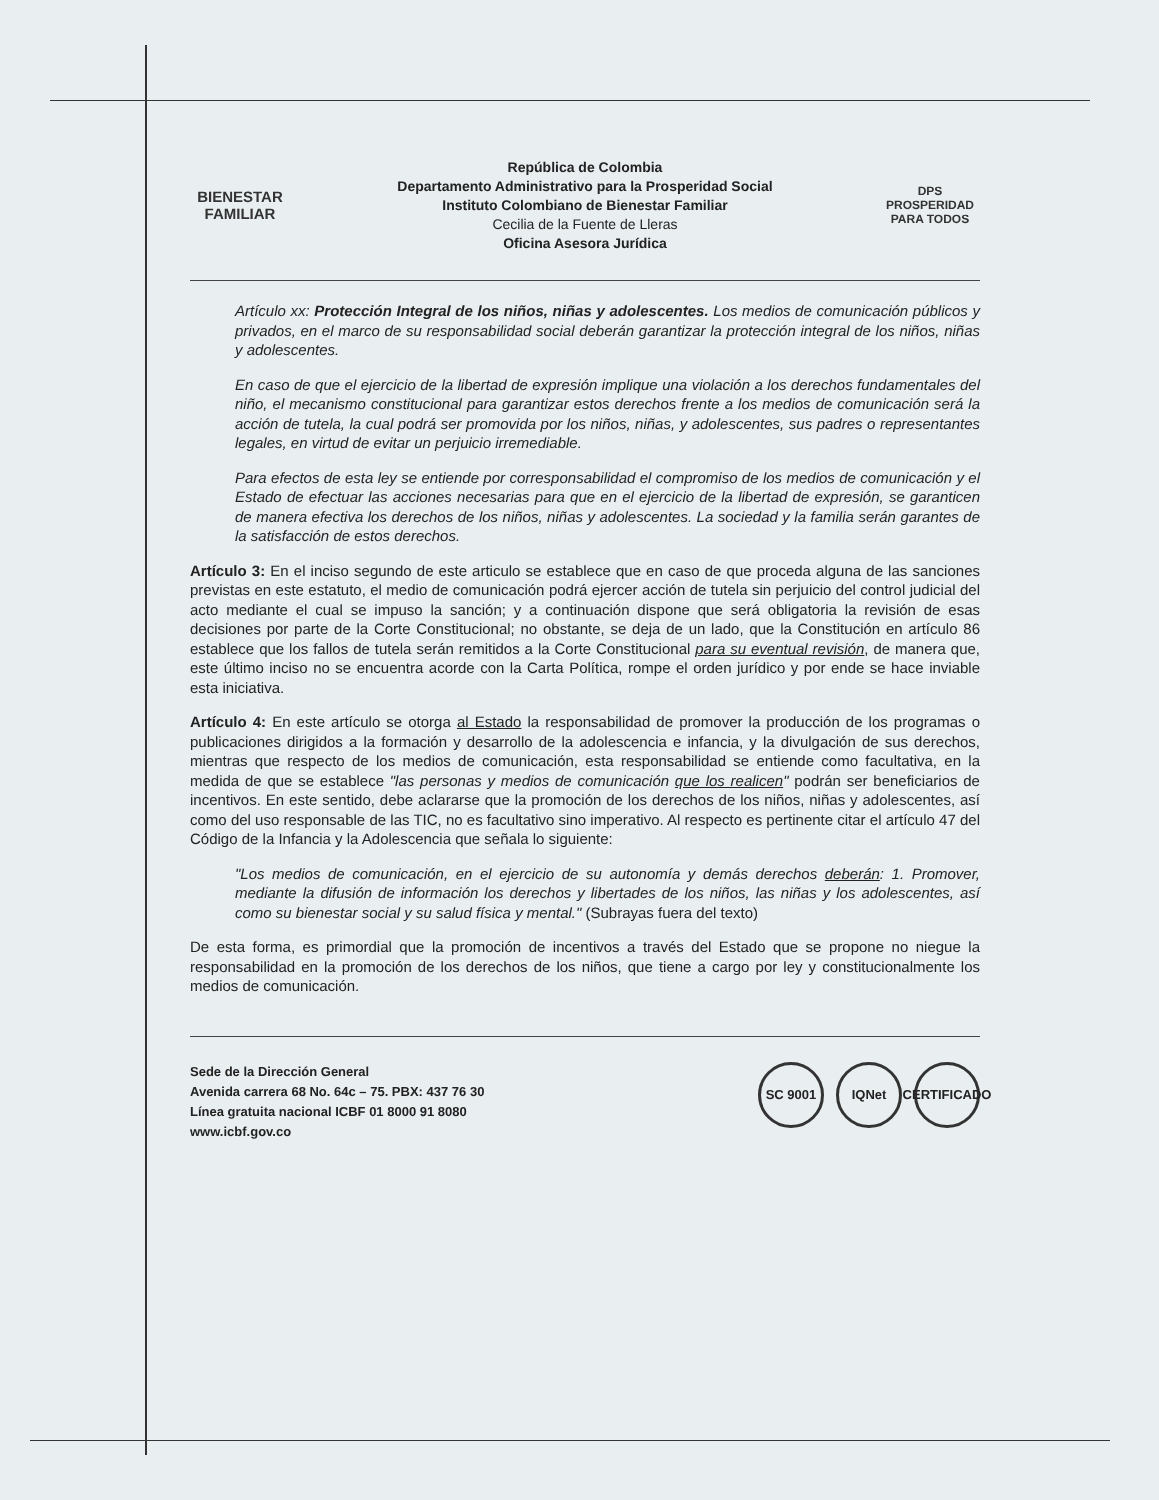BIENESTAR
FAMILIAR
República de Colombia
Departamento Administrativo para la Prosperidad Social
Instituto Colombiano de Bienestar Familiar
Cecilia de la Fuente de Lleras
Oficina Asesora Jurídica
DPS
PROSPERIDAD PARA TODOS
Artículo xx: Protección Integral de los niños, niñas y adolescentes. Los medios de comunicación públicos y privados, en el marco de su responsabilidad social deberán garantizar la protección integral de los niños, niñas y adolescentes.
En caso de que el ejercicio de la libertad de expresión implique una violación a los derechos fundamentales del niño, el mecanismo constitucional para garantizar estos derechos frente a los medios de comunicación será la acción de tutela, la cual podrá ser promovida por los niños, niñas, y adolescentes, sus padres o representantes legales, en virtud de evitar un perjuicio irremediable.
Para efectos de esta ley se entiende por corresponsabilidad el compromiso de los medios de comunicación y el Estado de efectuar las acciones necesarias para que en el ejercicio de la libertad de expresión, se garanticen de manera efectiva los derechos de los niños, niñas y adolescentes. La sociedad y la familia serán garantes de la satisfacción de estos derechos.
Artículo 3: En el inciso segundo de este articulo se establece que en caso de que proceda alguna de las sanciones previstas en este estatuto, el medio de comunicación podrá ejercer acción de tutela sin perjuicio del control judicial del acto mediante el cual se impuso la sanción; y a continuación dispone que será obligatoria la revisión de esas decisiones por parte de la Corte Constitucional; no obstante, se deja de un lado, que la Constitución en artículo 86 establece que los fallos de tutela serán remitidos a la Corte Constitucional para su eventual revisión, de manera que, este último inciso no se encuentra acorde con la Carta Política, rompe el orden jurídico y por ende se hace inviable esta iniciativa.
Artículo 4: En este artículo se otorga al Estado la responsabilidad de promover la producción de los programas o publicaciones dirigidos a la formación y desarrollo de la adolescencia e infancia, y la divulgación de sus derechos, mientras que respecto de los medios de comunicación, esta responsabilidad se entiende como facultativa, en la medida de que se establece "las personas y medios de comunicación que los realicen" podrán ser beneficiarios de incentivos. En este sentido, debe aclararse que la promoción de los derechos de los niños, niñas y adolescentes, así como del uso responsable de las TIC, no es facultativo sino imperativo. Al respecto es pertinente citar el artículo 47 del Código de la Infancia y la Adolescencia que señala lo siguiente:
"Los medios de comunicación, en el ejercicio de su autonomía y demás derechos deberán: 1. Promover, mediante la difusión de información los derechos y libertades de los niños, las niñas y los adolescentes, así como su bienestar social y su salud física y mental." (Subrayas fuera del texto)
De esta forma, es primordial que la promoción de incentivos a través del Estado que se propone no niegue la responsabilidad en la promoción de los derechos de los niños, que tiene a cargo por ley y constitucionalmente los medios de comunicación.
Sede de la Dirección General
Avenida carrera 68 No. 64c – 75. PBX: 437 76 30
Línea gratuita nacional ICBF 01 8000 91 8080
www.icbf.gov.co
SC 9001 IQNet CERTIFICADO